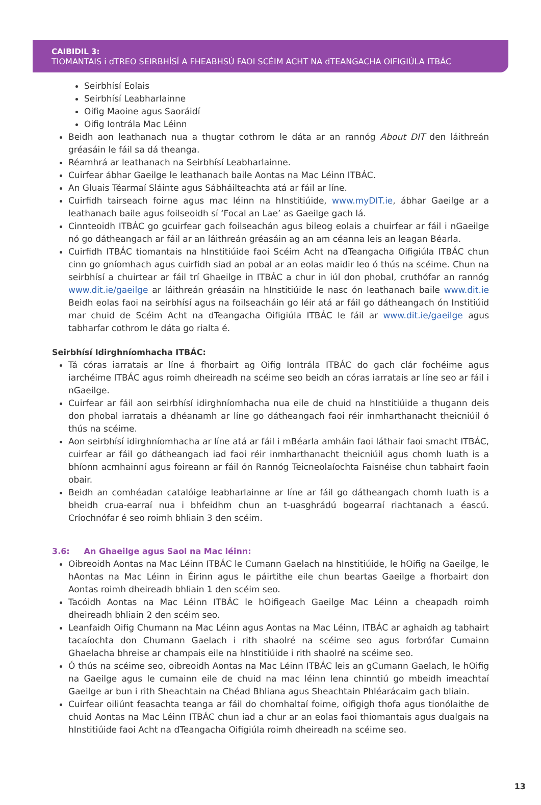CAIBIDIL 3:
TIOMANTAIS i dTREO SEIRBHÍSÍ A FHEABHSÚ FAOI SCÉIM ACHT NA dTEANGACHA OIFIGIÚLA ITBÁC
Seirbhísí Eolais
Seirbhísí Leabharlainne
Oifig Maoine agus Saoráidí
Oifig Iontrála Mac Léinn
Beidh aon leathanach nua a thugtar cothrom le dáta ar an rannóg About DIT den láithreán gréasáin le fáil sa dá theanga.
Réamhrá ar leathanach na Seirbhísí Leabharlainne.
Cuirfear ábhar Gaeilge le leathanach baile Aontas na Mac Léinn ITBÁC.
An Gluais Téarmaí Sláinte agus Sábháilteachta atá ar fáil ar líne.
Cuirfidh tairseach foirne agus mac léinn na hInstitiúide, www.myDIT.ie, ábhar Gaeilge ar a leathanach baile agus foilseoidh sí ‘Focal an Lae’ as Gaeilge gach lá.
Cinnteoidh ITBÁC go gcuirfear gach foilseachán agus bileog eolais a chuirfear ar fáil i nGaeilge nó go dátheangach ar fáil ar an láithreán gréasáin ag an am céanna leis an leagan Béarla.
Cuirfidh ITBÁC tiomantais na hInstitiúide faoi Scéim Acht na dTeangacha Oifigiúla ITBÁC chun cinn go gníomhach agus cuirfidh siad an pobal ar an eolas maidir leo ó thús na scéime. Chun na seirbhísí a chuirtear ar fáil trí Ghaeilge in ITBÁC a chur in iúl don phobal, cruthófar an rannóg www.dit.ie/gaeilge ar láithreán gréasáin na hInstitiúide le nasc ón leathanach baile www.dit.ie Beidh eolas faoi na seirbhísí agus na foilseacháin go léir atá ar fáil go dátheangach ón Institiúid mar chuid de Scéim Acht na dTeangacha Oifigiúla ITBÁC le fáil ar www.dit.ie/gaeilge agus tabharfar cothrom le dáta go rialta é.
Seirbhísí Idirghníomhacha ITBÁC:
Tá córas iarratais ar líne á fhorbairt ag Oifig Iontrála ITBÁC do gach clár fochéime agus iarchéime ITBÁC agus roimh dheireadh na scéime seo beidh an córas iarratais ar líne seo ar fáil i nGaeilge.
Cuirfear ar fáil aon seirbhísí idirghníomhacha nua eile de chuid na hInstitiúide a thugann deis don phobal iarratais a dhéanamh ar líne go dátheangach faoi réir inmharthanacht theicniúil ó thús na scéime.
Aon seirbhísí idirghníomhacha ar líne atá ar fáil i mBéarla amháin faoi láthair faoi smacht ITBÁC, cuirfear ar fáil go dátheangach iad faoi réir inmharthanacht theicniúil agus chomh luath is a bhíonn acmhainní agus foireann ar fáil ón Rannóg Teicneolaíochta Faisnéise chun tabhairt faoin obair.
Beidh an comhéadan catalóige leabharlainne ar líne ar fáil go dátheangach chomh luath is a bheidh crua-earraí nua i bhfeidhm chun an t-uasghrádú bogearraí riachtanach a éascú. Críochnófar é seo roimh bhliain 3 den scéim.
3.6: An Ghaeilge agus Saol na Mac léinn:
Oibreoidh Aontas na Mac Léinn ITBÁC le Cumann Gaelach na hInstitiúide, le hOifig na Gaeilge, le hAontas na Mac Léinn in Éirinn agus le páirtithe eile chun beartas Gaeilge a fhorbairt don Aontas roimh dheireadh bhliain 1 den scéim seo.
Tacóidh Aontas na Mac Léinn ITBÁC le hOifigeach Gaeilge Mac Léinn a cheapadh roimh dheireadh bhliain 2 den scéim seo.
Leanfaidh Oifig Chumann na Mac Léinn agus Aontas na Mac Léinn, ITBÁC ar aghaidh ag tabhairt tacaíochta don Chumann Gaelach i rith shaolré na scéime seo agus forbrófar Cumainn Ghaelacha bhreise ar champais eile na hInstitiúide i rith shaolré na scéime seo.
Ó thús na scéime seo, oibreoidh Aontas na Mac Léinn ITBÁC leis an gCumann Gaelach, le hOifig na Gaeilge agus le cumainn eile de chuid na mac léinn lena chinntiú go mbeidh imeachtaí Gaeilge ar bun i rith Sheachtain na Chéad Bhliana agus Sheachtain Phléarácaim gach bliain.
Cuirfear oiliúnt feasachta teanga ar fáil do chomhaltaí foirne, oifigigh thofa agus tionólaithe de chuid Aontas na Mac Léinn ITBÁC chun iad a chur ar an eolas faoi thiomantais agus dualgais na hInstitiúide faoi Acht na dTeangacha Oifigiúla roimh dheireadh na scéime seo.
13